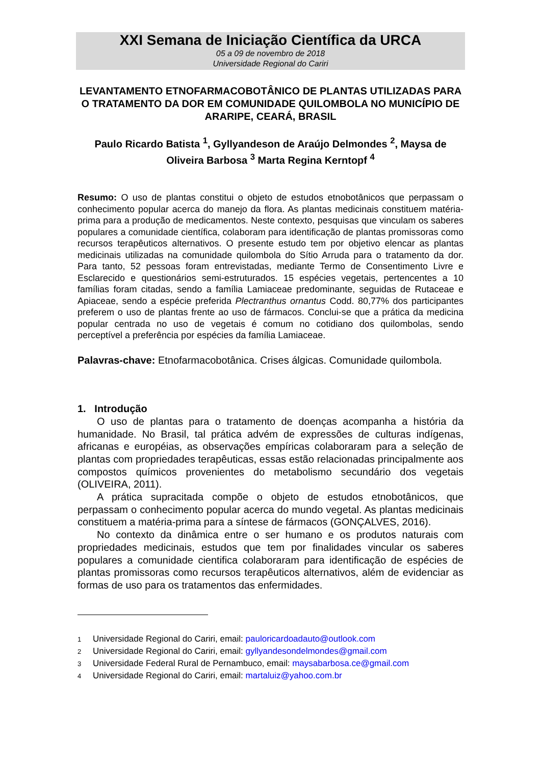XXI Semana de Iniciação Científica da URCA
05 a 09 de novembro de 2018
Universidade Regional do Cariri
LEVANTAMENTO ETNOFARMACOBOTÂNICO DE PLANTAS UTILIZADAS PARA O TRATAMENTO DA DOR EM COMUNIDADE QUILOMBOLA NO MUNICÍPIO DE ARARIPE, CEARÁ, BRASIL
Paulo Ricardo Batista <sup>1</sup>, Gyllyandeson de Araújo Delmondes <sup>2</sup>, Maysa de Oliveira Barbosa <sup>3</sup> Marta Regina Kerntopf <sup>4</sup>
Resumo: O uso de plantas constitui o objeto de estudos etnobotânicos que perpassam o conhecimento popular acerca do manejo da flora. As plantas medicinais constituem matéria-prima para a produção de medicamentos. Neste contexto, pesquisas que vinculam os saberes populares a comunidade científica, colaboram para identificação de plantas promissoras como recursos terapêuticos alternativos. O presente estudo tem por objetivo elencar as plantas medicinais utilizadas na comunidade quilombola do Sítio Arruda para o tratamento da dor. Para tanto, 52 pessoas foram entrevistadas, mediante Termo de Consentimento Livre e Esclarecido e questionários semi-estruturados. 15 espécies vegetais, pertencentes a 10 famílias foram citadas, sendo a família Lamiaceae predominante, seguidas de Rutaceae e Apiaceae, sendo a espécie preferida Plectranthus ornantus Codd. 80,77% dos participantes preferem o uso de plantas frente ao uso de fármacos. Conclui-se que a prática da medicina popular centrada no uso de vegetais é comum no cotidiano dos quilombolas, sendo perceptível a preferência por espécies da família Lamiaceae.
Palavras-chave: Etnofarmacobotânica. Crises álgicas. Comunidade quilombola.
1. Introdução
O uso de plantas para o tratamento de doenças acompanha a história da humanidade. No Brasil, tal prática advém de expressões de culturas indígenas, africanas e européias, as observações empíricas colaboraram para a seleção de plantas com propriedades terapêuticas, essas estão relacionadas principalmente aos compostos químicos provenientes do metabolismo secundário dos vegetais (OLIVEIRA, 2011).
A prática supracitada compõe o objeto de estudos etnobotânicos, que perpassam o conhecimento popular acerca do mundo vegetal. As plantas medicinais constituem a matéria-prima para a síntese de fármacos (GONÇALVES, 2016).
No contexto da dinâmica entre o ser humano e os produtos naturais com propriedades medicinais, estudos que tem por finalidades vincular os saberes populares a comunidade cientifica colaboraram para identificação de espécies de plantas promissoras como recursos terapêuticos alternativos, além de evidenciar as formas de uso para os tratamentos das enfermidades.
1 Universidade Regional do Cariri, email: pauloricardoadauto@outlook.com
2 Universidade Regional do Cariri, email: gyllyandesondelmondes@gmail.com
3 Universidade Federal Rural de Pernambuco, email: maysabarbosa.ce@gmail.com
4 Universidade Regional do Cariri, email: martaluiz@yahoo.com.br